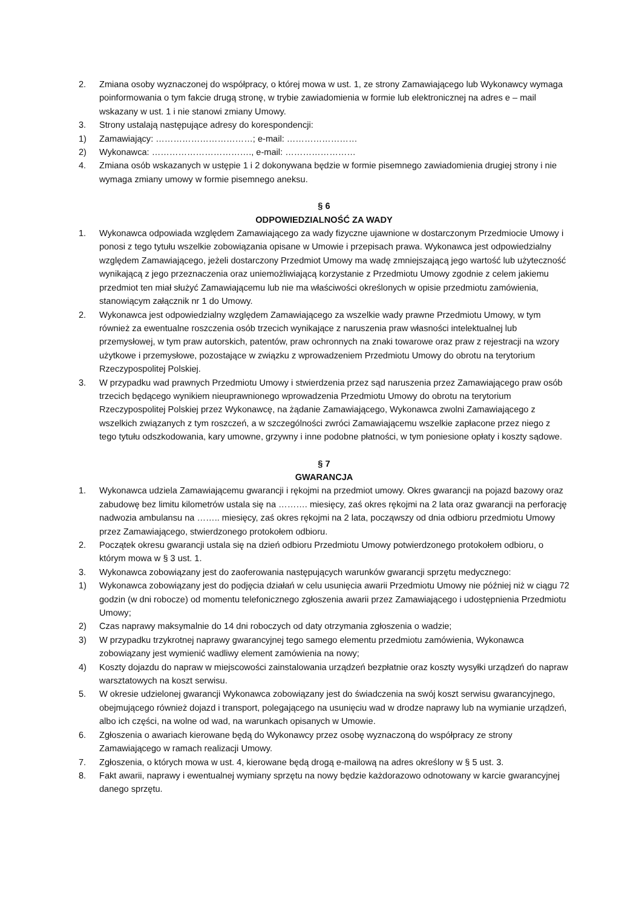2. Zmiana osoby wyznaczonej do współpracy, o której mowa w ust. 1, ze strony Zamawiającego lub Wykonawcy wymaga poinformowania o tym fakcie drugą stronę, w trybie zawiadomienia w formie lub elektronicznej na adres e – mail wskazany w ust. 1 i nie stanowi zmiany Umowy.
3. Strony ustalają następujące adresy do korespondencji:
1) Zamawiający: ……………………………; e-mail: ……………………
2) Wykonawca: ……………………………., e-mail: ……………………
4. Zmiana osób wskazanych w ustępie 1 i 2 dokonywana będzie w formie pisemnego zawiadomienia drugiej strony i nie wymaga zmiany umowy w formie pisemnego aneksu.
§ 6
ODPOWIEDZIALNOŚĆ ZA WADY
1. Wykonawca odpowiada względem Zamawiającego za wady fizyczne ujawnione w dostarczonym Przedmiocie Umowy i ponosi z tego tytułu wszelkie zobowiązania opisane w Umowie i przepisach prawa. Wykonawca jest odpowiedzialny względem Zamawiającego, jeżeli dostarczony Przedmiot Umowy ma wadę zmniejszającą jego wartość lub użyteczność wynikającą z jego przeznaczenia oraz uniemożliwiającą korzystanie z Przedmiotu Umowy zgodnie z celem jakiemu przedmiot ten miał służyć Zamawiającemu lub nie ma właściwości określonych w opisie przedmiotu zamówienia, stanowiącym załącznik nr 1 do Umowy.
2. Wykonawca jest odpowiedzialny względem Zamawiającego za wszelkie wady prawne Przedmiotu Umowy, w tym również za ewentualne roszczenia osób trzecich wynikające z naruszenia praw własności intelektualnej lub przemysłowej, w tym praw autorskich, patentów, praw ochronnych na znaki towarowe oraz praw z rejestracji na wzory użytkowe i przemysłowe, pozostające w związku z wprowadzeniem Przedmiotu Umowy do obrotu na terytorium Rzeczypospolitej Polskiej.
3. W przypadku wad prawnych Przedmiotu Umowy i stwierdzenia przez sąd naruszenia przez Zamawiającego praw osób trzecich będącego wynikiem nieuprawnionego wprowadzenia Przedmiotu Umowy do obrotu na terytorium Rzeczypospolitej Polskiej przez Wykonawcę, na żądanie Zamawiającego, Wykonawca zwolni Zamawiającego z wszelkich związanych z tym roszczeń, a w szczególności zwróci Zamawiającemu wszelkie zapłacone przez niego z tego tytułu odszkodowania, kary umowne, grzywny i inne podobne płatności, w tym poniesione opłaty i koszty sądowe.
§ 7
GWARANCJA
1. Wykonawca udziela Zamawiającemu gwarancji i rękojmi na przedmiot umowy. Okres gwarancji na pojazd bazowy oraz zabudowę bez limitu kilometrów ustala się na ………. miesięcy, zaś okres rękojmi na 2 lata oraz gwarancji na perforację nadwozia ambulansu na …….. miesięcy, zaś okres rękojmi na 2 lata, począwszy od dnia odbioru przedmiotu Umowy przez Zamawiającego, stwierdzonego protokołem odbioru.
2. Początek okresu gwarancji ustala się na dzień odbioru Przedmiotu Umowy potwierdzonego protokołem odbioru, o którym mowa w § 3 ust. 1.
3. Wykonawca zobowiązany jest do zaoferowania następujących warunków gwarancji sprzętu medycznego:
1) Wykonawca zobowiązany jest do podjęcia działań w celu usunięcia awarii Przedmiotu Umowy nie później niż w ciągu 72 godzin (w dni robocze) od momentu telefonicznego zgłoszenia awarii przez Zamawiającego i udostępnienia Przedmiotu Umowy;
2) Czas naprawy maksymalnie do 14 dni roboczych od daty otrzymania zgłoszenia o wadzie;
3) W przypadku trzykrotnej naprawy gwarancyjnej tego samego elementu przedmiotu zamówienia, Wykonawca zobowiązany jest wymienić wadliwy element zamówienia na nowy;
4) Koszty dojazdu do napraw w miejscowości zainstalowania urządzeń bezpłatnie oraz koszty wysyłki urządzeń do napraw warsztatowych na koszt serwisu.
5. W okresie udzielonej gwarancji Wykonawca zobowiązany jest do świadczenia na swój koszt serwisu gwarancyjnego, obejmującego również dojazd i transport, polegającego na usunięciu wad w drodze naprawy lub na wymianie urządzeń, albo ich części, na wolne od wad, na warunkach opisanych w Umowie.
6. Zgłoszenia o awariach kierowane będą do Wykonawcy przez osobę wyznaczoną do współpracy ze strony Zamawiającego w ramach realizacji Umowy.
7. Zgłoszenia, o których mowa w ust. 4, kierowane będą drogą e-mailową na adres określony w § 5 ust. 3.
8. Fakt awarii, naprawy i ewentualnej wymiany sprzętu na nowy będzie każdorazowo odnotowany w karcie gwarancyjnej danego sprzętu.